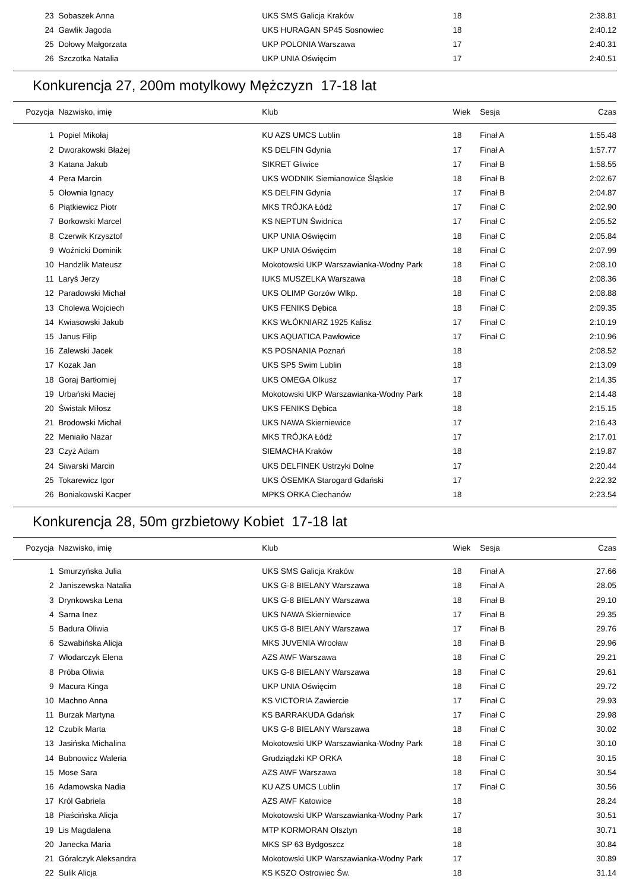| 23 | Sobaszek Anna | UKS SMS Galicja Kraków | 18 | | 2:38.81 |
| 24 | Gawlik Jagoda | UKS HURAGAN SP45 Sosnowiec | 18 | | 2:40.12 |
| 25 | Dołowy Małgorzata | UKP POLONIA Warszawa | 17 | | 2:40.31 |
| 26 | Szczotka Natalia | UKP UNIA Oświęcim | 17 | | 2:40.51 |
Konkurencja 27, 200m motylkowy Mężczyzn 17-18 lat
| Pozycja | Nazwisko, imię | Klub | Wiek | Sesja | Czas |
| --- | --- | --- | --- | --- | --- |
| 1 | Popiel Mikołaj | KU AZS UMCS Lublin | 18 | Finał A | 1:55.48 |
| 2 | Dworakowski Błażej | KS DELFIN Gdynia | 17 | Finał A | 1:57.77 |
| 3 | Katana Jakub | SIKRET Gliwice | 17 | Finał B | 1:58.55 |
| 4 | Pera Marcin | UKS WODNIK Siemianowice Śląskie | 18 | Finał B | 2:02.67 |
| 5 | Ołownia Ignacy | KS DELFIN Gdynia | 17 | Finał B | 2:04.87 |
| 6 | Piątkiewicz Piotr | MKS TRÓJKA Łódź | 17 | Finał C | 2:02.90 |
| 7 | Borkowski Marcel | KS NEPTUN Świdnica | 17 | Finał C | 2:05.52 |
| 8 | Czerwik Krzysztof | UKP UNIA Oświęcim | 18 | Finał C | 2:05.84 |
| 9 | Woźnicki Dominik | UKP UNIA Oświęcim | 18 | Finał C | 2:07.99 |
| 10 | Handzlik Mateusz | Mokotowski UKP Warszawianka-Wodny Park | 18 | Finał C | 2:08.10 |
| 11 | Laryś Jerzy | IUKS MUSZELKA Warszawa | 18 | Finał C | 2:08.36 |
| 12 | Paradowski Michał | UKS OLIMP Gorzów Wlkp. | 18 | Finał C | 2:08.88 |
| 13 | Cholewa Wojciech | UKS FENIKS Dębica | 18 | Finał C | 2:09.35 |
| 14 | Kwiasowski Jakub | KKS WŁÓKNIARZ 1925 Kalisz | 17 | Finał C | 2:10.19 |
| 15 | Janus Filip | UKS AQUATICA Pawłowice | 17 | Finał C | 2:10.96 |
| 16 | Zalewski Jacek | KS POSNANIA Poznań | 18 | | 2:08.52 |
| 17 | Kozak Jan | UKS SP5 Swim Lublin | 18 | | 2:13.09 |
| 18 | Goraj Bartłomiej | UKS OMEGA Olkusz | 17 | | 2:14.35 |
| 19 | Urbański Maciej | Mokotowski UKP Warszawianka-Wodny Park | 18 | | 2:14.48 |
| 20 | Świstak Miłosz | UKS FENIKS Dębica | 18 | | 2:15.15 |
| 21 | Brodowski Michał | UKS NAWA Skierniewice | 17 | | 2:16.43 |
| 22 | Meniaiło Nazar | MKS TRÓJKA Łódź | 17 | | 2:17.01 |
| 23 | Czyż Adam | SIEMACHA Kraków | 18 | | 2:19.87 |
| 24 | Siwarski Marcin | UKS DELFINEK Ustrzyki Dolne | 17 | | 2:20.44 |
| 25 | Tokarewicz Igor | UKS ÓSEMKA Starogard Gdański | 17 | | 2:22.32 |
| 26 | Boniakowski Kacper | MPKS ORKA Ciechanów | 18 | | 2:23.54 |
Konkurencja 28, 50m grzbietowy Kobiet 17-18 lat
| Pozycja | Nazwisko, imię | Klub | Wiek | Sesja | Czas |
| --- | --- | --- | --- | --- | --- |
| 1 | Smurzyńska Julia | UKS SMS Galicja Kraków | 18 | Finał A | 27.66 |
| 2 | Janiszewska Natalia | UKS G-8 BIELANY Warszawa | 18 | Finał A | 28.05 |
| 3 | Drynkowska Lena | UKS G-8 BIELANY Warszawa | 18 | Finał B | 29.10 |
| 4 | Sarna Inez | UKS NAWA Skierniewice | 17 | Finał B | 29.35 |
| 5 | Badura Oliwia | UKS G-8 BIELANY Warszawa | 17 | Finał B | 29.76 |
| 6 | Szwabińska Alicja | MKS JUVENIA Wrocław | 18 | Finał B | 29.96 |
| 7 | Włodarczyk Elena | AZS AWF Warszawa | 18 | Finał C | 29.21 |
| 8 | Próba Oliwia | UKS G-8 BIELANY Warszawa | 18 | Finał C | 29.61 |
| 9 | Macura Kinga | UKP UNIA Oświęcim | 18 | Finał C | 29.72 |
| 10 | Machno Anna | KS VICTORIA Zawiercie | 17 | Finał C | 29.93 |
| 11 | Burzak Martyna | KS BARRAKUDA Gdańsk | 17 | Finał C | 29.98 |
| 12 | Czubik Marta | UKS G-8 BIELANY Warszawa | 18 | Finał C | 30.02 |
| 13 | Jasińska Michalina | Mokotowski UKP Warszawianka-Wodny Park | 18 | Finał C | 30.10 |
| 14 | Bubnowicz Waleria | Grudziądzki KP ORKA | 18 | Finał C | 30.15 |
| 15 | Mose Sara | AZS AWF Warszawa | 18 | Finał C | 30.54 |
| 16 | Adamowska Nadia | KU AZS UMCS Lublin | 17 | Finał C | 30.56 |
| 17 | Król Gabriela | AZS AWF Katowice | 18 | | 28.24 |
| 18 | Piaścińska Alicja | Mokotowski UKP Warszawianka-Wodny Park | 17 | | 30.51 |
| 19 | Lis Magdalena | MTP KORMORAN Olsztyn | 18 | | 30.71 |
| 20 | Janecka Maria | MKS SP 63 Bydgoszcz | 18 | | 30.84 |
| 21 | Góralczyk Aleksandra | Mokotowski UKP Warszawianka-Wodny Park | 17 | | 30.89 |
| 22 | Sulik Alicja | KS KSZO Ostrowiec Św. | 18 | | 31.14 |